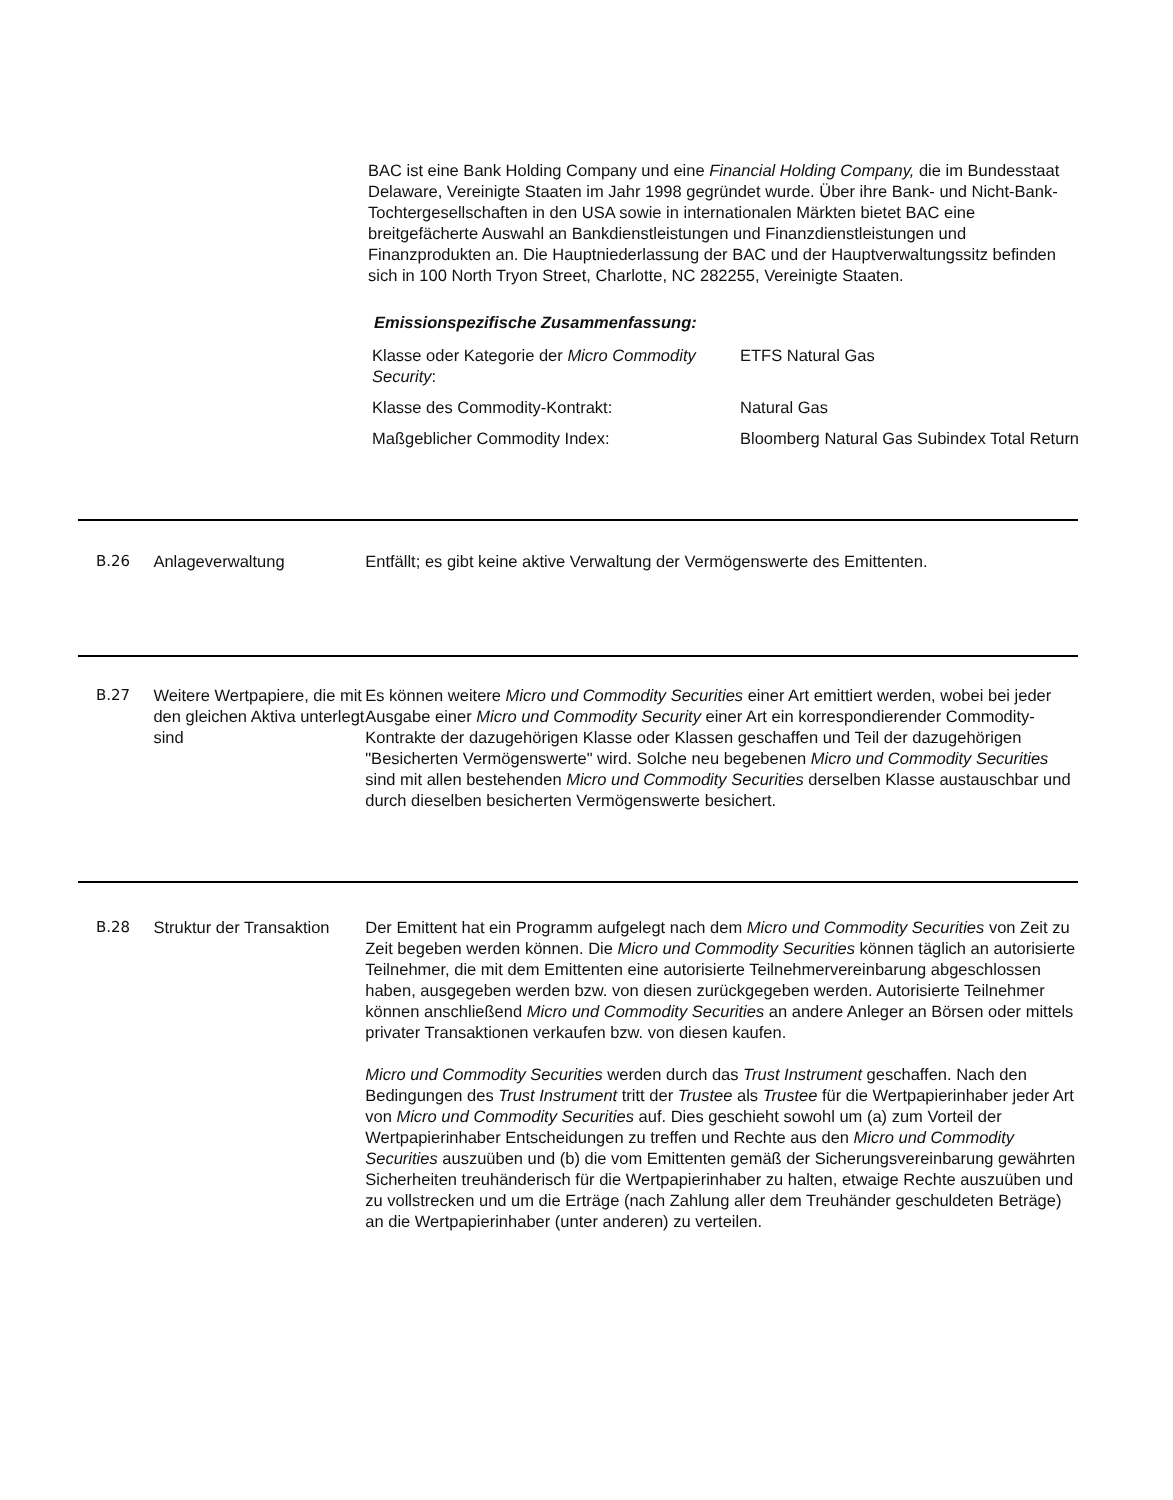BAC ist eine Bank Holding Company und eine Financial Holding Company, die im Bundesstaat Delaware, Vereinigte Staaten im Jahr 1998 gegründet wurde. Über ihre Bank- und Nicht-Bank-Tochtergesellschaften in den USA sowie in internationalen Märkten bietet BAC eine breitgefächerte Auswahl an Bankdienstleistungen und Finanzdienstleistungen und Finanzprodukten an. Die Hauptniederlassung der BAC und der Hauptverwaltungssitz befinden sich in 100 North Tryon Street, Charlotte, NC 282255, Vereinigte Staaten.
Emissionspezifische Zusammenfassung:
| Klasse oder Kategorie der Micro Commodity Security : | ETFS Natural Gas |
| Klasse des Commodity-Kontrakt: | Natural Gas |
| Maßgeblicher Commodity Index: | Bloomberg Natural Gas Subindex Total Return |
B.26 Anlageverwaltung Entfällt; es gibt keine aktive Verwaltung der Vermögenswerte des Emittenten.
B.27 Weitere Wertpapiere, die mit den gleichen Aktiva unterlegt sind
Es können weitere Micro und Commodity Securities einer Art emittiert werden, wobei bei jeder Ausgabe einer Micro und Commodity Security einer Art ein korrespondierender Commodity-Kontrakte der dazugehörigen Klasse oder Klassen geschaffen und Teil der dazugehörigen "Besicherten Vermögenswerte" wird. Solche neu begebenen Micro und Commodity Securities sind mit allen bestehenden Micro und Commodity Securities derselben Klasse austauschbar und durch dieselben besicherten Vermögenswerte besichert.
B.28 Struktur der Transaktion
Der Emittent hat ein Programm aufgelegt nach dem Micro und Commodity Securities von Zeit zu Zeit begeben werden können. Die Micro und Commodity Securities können täglich an autorisierte Teilnehmer, die mit dem Emittenten eine autorisierte Teilnehmervereinbarung abgeschlossen haben, ausgegeben werden bzw. von diesen zurückgegeben werden. Autorisierte Teilnehmer können anschließend Micro und Commodity Securities an andere Anleger an Börsen oder mittels privater Transaktionen verkaufen bzw. von diesen kaufen.
Micro und Commodity Securities werden durch das Trust Instrument geschaffen. Nach den Bedingungen des Trust Instrument tritt der Trustee als Trustee für die Wertpapierinhaber jeder Art von Micro und Commodity Securities auf. Dies geschieht sowohl um (a) zum Vorteil der Wertpapierinhaber Entscheidungen zu treffen und Rechte aus den Micro und Commodity Securities auszuüben und (b) die vom Emittenten gemäß der Sicherungsvereinbarung gewährten Sicherheiten treuhänderisch für die Wertpapierinhaber zu halten, etwaige Rechte auszuüben und zu vollstrecken und um die Erträge (nach Zahlung aller dem Treuhänder geschuldeten Beträge) an die Wertpapierinhaber (unter anderen) zu verteilen.